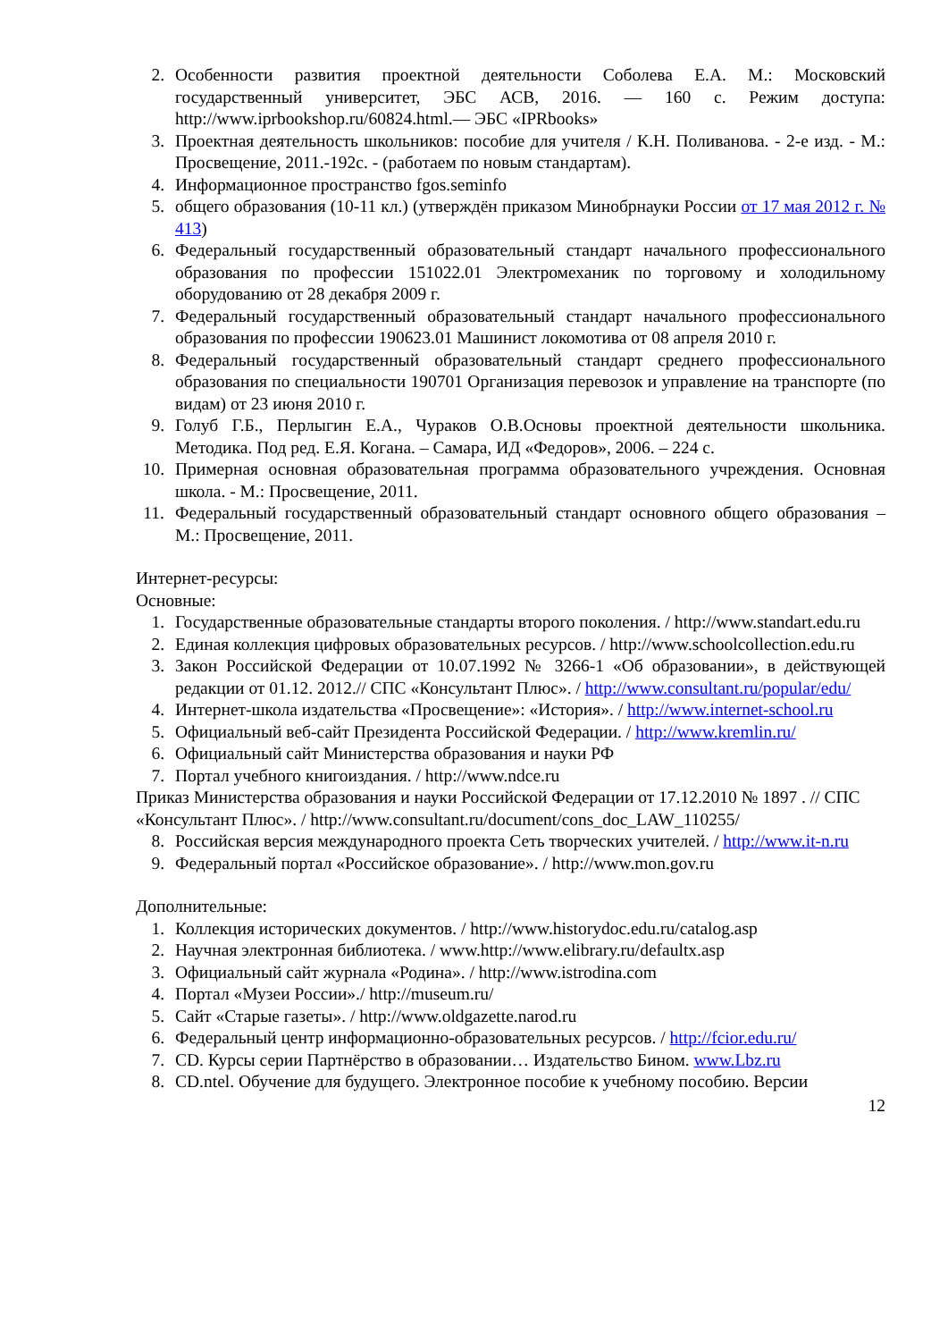2. Особенности развития проектной деятельности Соболева Е.А. М.: Московский государственный университет, ЭБС АСВ, 2016. — 160 с. Режим доступа: http://www.iprbookshop.ru/60824.html.— ЭБС «IPRbooks»
3. Проектная деятельность школьников: пособие для учителя / К.Н. Поливанова. - 2-е изд. - М.: Просвещение, 2011.-192с. - (работаем по новым стандартам).
4. Информационное пространство fgos.seminfo
5. общего образования (10-11 кл.) (утверждён приказом Минобрнауки России от 17 мая 2012 г. № 413)
6. Федеральный государственный образовательный стандарт начального профессионального образования по профессии 151022.01 Электромеханик по торговому и холодильному оборудованию от 28 декабря 2009 г.
7. Федеральный государственный образовательный стандарт начального профессионального образования по профессии 190623.01 Машинист локомотива от 08 апреля 2010 г.
8. Федеральный государственный образовательный стандарт среднего профессионального образования по специальности 190701 Организация перевозок и управление на транспорте (по видам) от 23 июня 2010 г.
9. Голуб Г.Б., Перлыгин Е.А., Чураков О.В.Основы проектной деятельности школьника. Методика. Под ред. Е.Я. Когана. – Самара, ИД «Федоров», 2006. – 224 с.
10. Примерная основная образовательная программа образовательного учреждения. Основная школа. - М.: Просвещение, 2011.
11. Федеральный государственный образовательный стандарт основного общего образования – М.: Просвещение, 2011.
Интернет-ресурсы:
Основные:
1. Государственные образовательные стандарты второго поколения. / http://www.standart.edu.ru
2. Единая коллекция цифровых образовательных ресурсов. / http://www.schoolcollection.edu.ru
3. Закон Российской Федерации от 10.07.1992 № 3266-1 «Об образовании», в действующей редакции от 01.12. 2012.// СПС «Консультант Плюс». / http://www.consultant.ru/popular/edu/
4. Интернет-школа издательства «Просвещение»: «История». / http://www.internet-school.ru
5. Официальный веб-сайт Президента Российской Федерации. / http://www.kremlin.ru/
6. Официальный сайт Министерства образования и науки РФ
7. Портал учебного книгоиздания. / http://www.ndce.ru
Приказ Министерства образования и науки Российской Федерации от 17.12.2010 № 1897 . // СПС «Консультант Плюс». / http://www.consultant.ru/document/cons_doc_LAW_110255/
8. Российская версия международного проекта Сеть творческих учителей. / http://www.it-n.ru
9. Федеральный портал «Российское образование». / http://www.mon.gov.ru
Дополнительные:
1. Коллекция исторических документов. / http://www.historydoc.edu.ru/catalog.asp
2. Научная электронная библиотека. / www.http://www.elibrary.ru/defaultx.asp
3. Официальный сайт журнала «Родина». / http://www.istrodina.com
4. Портал «Музеи России»./ http://museum.ru/
5. Сайт «Старые газеты». / http://www.oldgazette.narod.ru
6. Федеральный центр информационно-образовательных ресурсов. / http://fcior.edu.ru/
7. CD. Курсы серии Партнёрство в образовании… Издательство Бином. www.Lbz.ru
8. CD.ntel. Обучение для будущего. Электронное пособие к учебному пособию. Версии
12